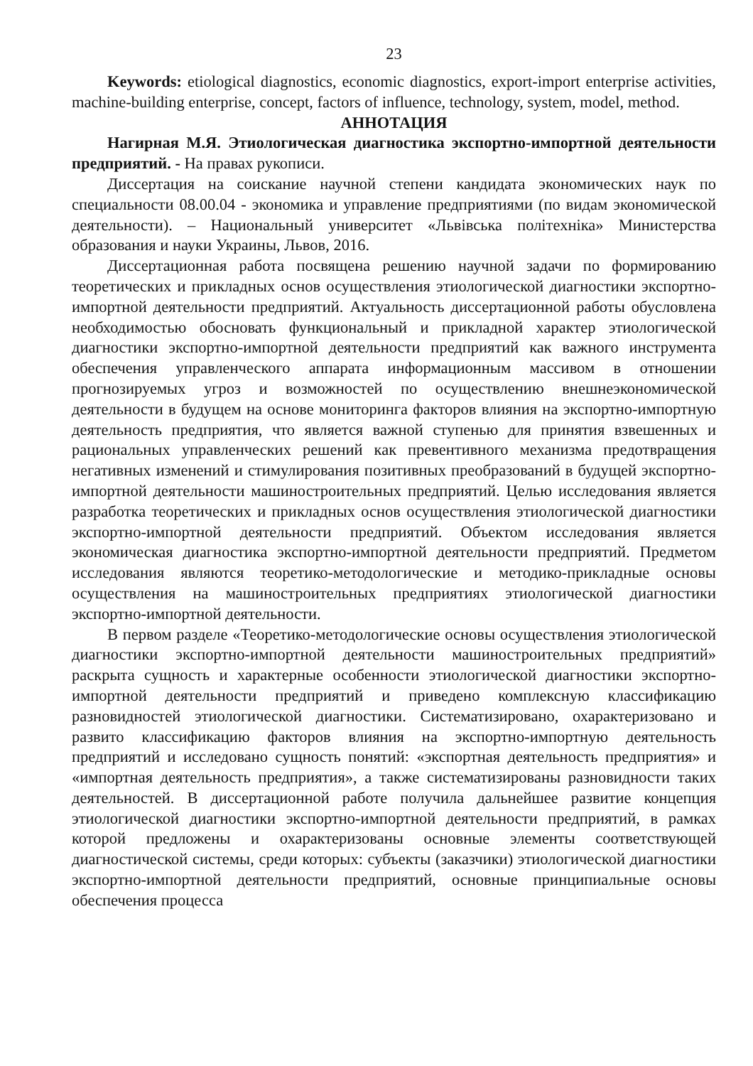23
Keywords: etiological diagnostics, economic diagnostics, export-import enterprise activities, machine-building enterprise, concept, factors of influence, technology, system, model, method.
АННОТАЦИЯ
Нагирная М.Я. Этиологическая диагностика экспортно-импортной деятельности предприятий. - На правах рукописи.
Диссертация на соискание научной степени кандидата экономических наук по специальности 08.00.04 - экономика и управление предприятиями (по видам экономической деятельности). – Национальный университет «Львівська політехніка» Министерства образования и науки Украины, Львов, 2016.
Диссертационная работа посвящена решению научной задачи по формированию теоретических и прикладных основ осуществления этиологической диагностики экспортно-импортной деятельности предприятий. Актуальность диссертационной работы обусловлена необходимостью обосновать функциональный и прикладной характер этиологической диагностики экспортно-импортной деятельности предприятий как важного инструмента обеспечения управленческого аппарата информационным массивом в отношении прогнозируемых угроз и возможностей по осуществлению внешнеэкономической деятельности в будущем на основе мониторинга факторов влияния на экспортно-импортную деятельность предприятия, что является важной ступенью для принятия взвешенных и рациональных управленческих решений как превентивного механизма предотвращения негативных изменений и стимулирования позитивных преобразований в будущей экспортно-импортной деятельности машиностроительных предприятий. Целью исследования является разработка теоретических и прикладных основ осуществления этиологической диагностики экспортно-импортной деятельности предприятий. Объектом исследования является экономическая диагностика экспортно-импортной деятельности предприятий. Предметом исследования являются теоретико-методологические и методико-прикладные основы осуществления на машиностроительных предприятиях этиологической диагностики экспортно-импортной деятельности.
В первом разделе «Теоретико-методологические основы осуществления этиологической диагностики экспортно-импортной деятельности машиностроительных предприятий» раскрыта сущность и характерные особенности этиологической диагностики экспортно-импортной деятельности предприятий и приведено комплексную классификацию разновидностей этиологической диагностики. Систематизировано, охарактеризовано и развито классификацию факторов влияния на экспортно-импортную деятельность предприятий и исследовано сущность понятий: «экспортная деятельность предприятия» и «импортная деятельность предприятия», а также систематизированы разновидности таких деятельностей. В диссертационной работе получила дальнейшее развитие концепция этиологической диагностики экспортно-импортной деятельности предприятий, в рамках которой предложены и охарактеризованы основные элементы соответствующей диагностической системы, среди которых: субъекты (заказчики) этиологической диагностики экспортно-импортной деятельности предприятий, основные принципиальные основы обеспечения процесса